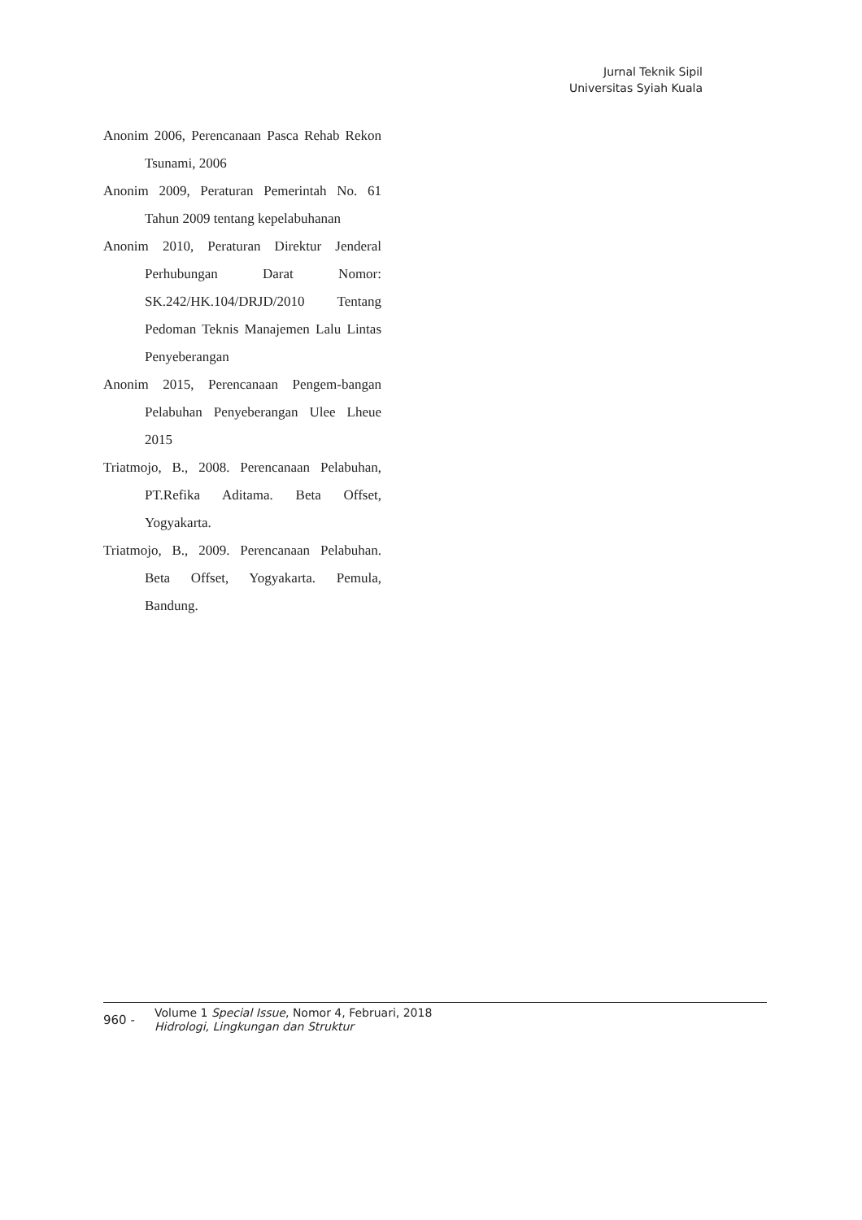Jurnal Teknik Sipil
Universitas Syiah Kuala
Anonim 2006, Perencanaan Pasca Rehab Rekon Tsunami, 2006
Anonim 2009, Peraturan Pemerintah No. 61 Tahun 2009 tentang kepelabuhanan
Anonim 2010, Peraturan Direktur Jenderal Perhubungan Darat Nomor: SK.242/HK.104/DRJD/2010 Tentang Pedoman Teknis Manajemen Lalu Lintas Penyeberangan
Anonim 2015, Perencanaan Pengem-bangan Pelabuhan Penyeberangan Ulee Lheue 2015
Triatmojo, B., 2008. Perencanaan Pelabuhan, PT.Refika Aditama. Beta Offset, Yogyakarta.
Triatmojo, B., 2009. Perencanaan Pelabuhan. Beta Offset, Yogyakarta. Pemula, Bandung.
960 -
Volume 1 Special Issue, Nomor 4, Februari, 2018
Hidrologi, Lingkungan dan Struktur